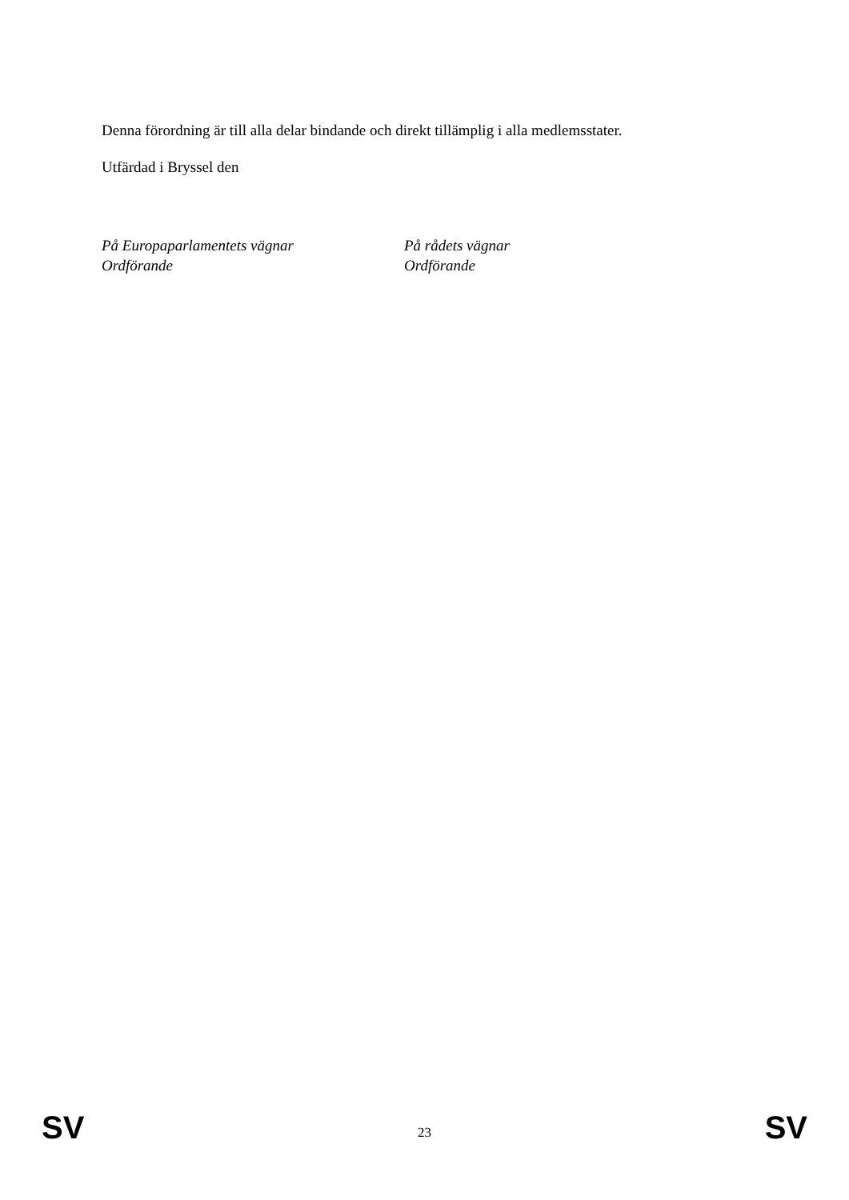Denna förordning är till alla delar bindande och direkt tillämplig i alla medlemsstater.
Utfärdad i Bryssel den
På Europaparlamentets vägnar
Ordförande
På rådets vägnar
Ordförande
SV 23 SV